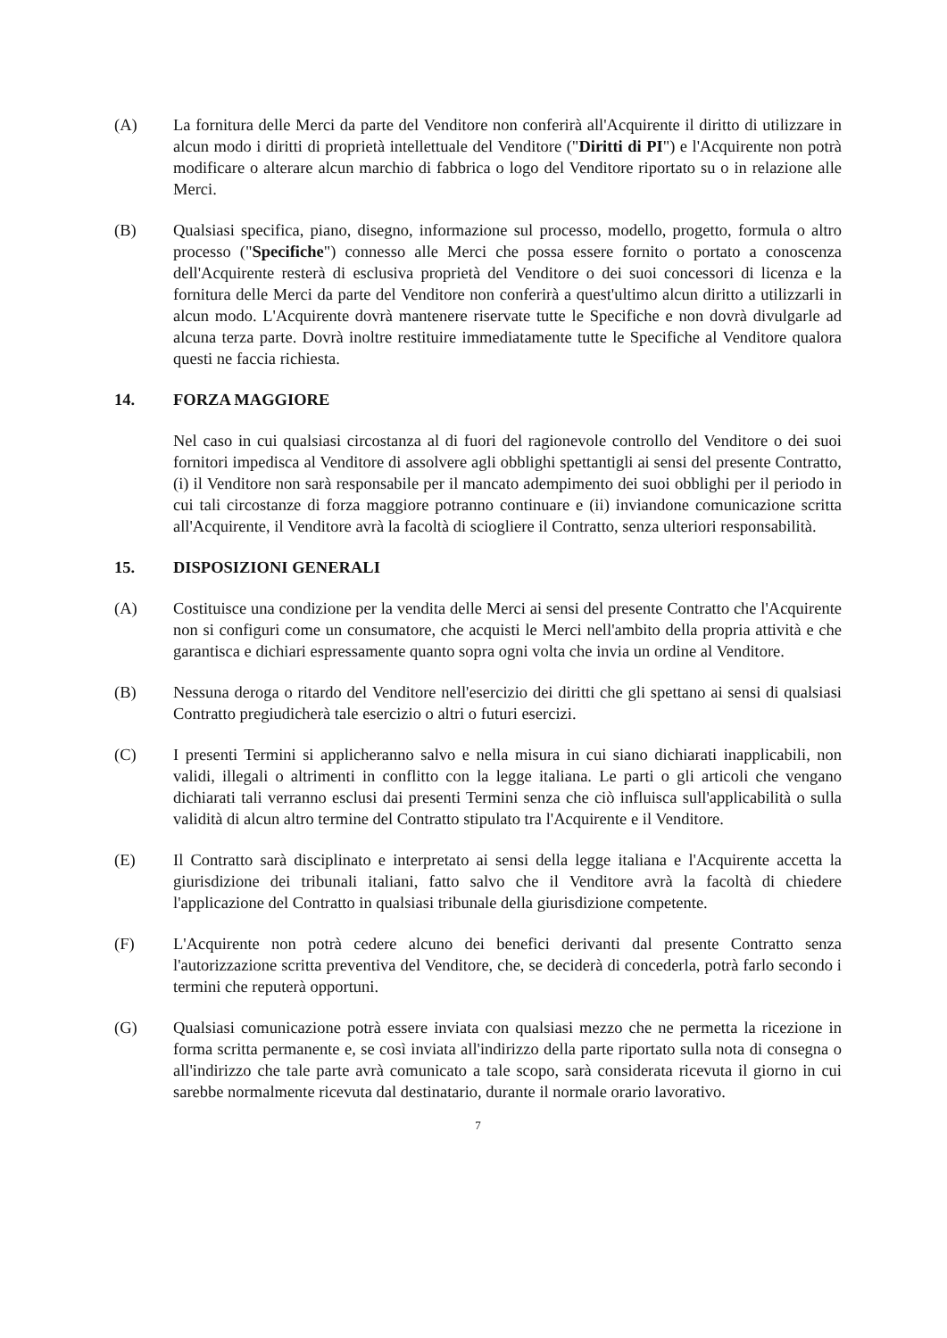(A) La fornitura delle Merci da parte del Venditore non conferirà all'Acquirente il diritto di utilizzare in alcun modo i diritti di proprietà intellettuale del Venditore ("Diritti di PI") e l'Acquirente non potrà modificare o alterare alcun marchio di fabbrica o logo del Venditore riportato su o in relazione alle Merci.
(B) Qualsiasi specifica, piano, disegno, informazione sul processo, modello, progetto, formula o altro processo ("Specifiche") connesso alle Merci che possa essere fornito o portato a conoscenza dell'Acquirente resterà di esclusiva proprietà del Venditore o dei suoi concessori di licenza e la fornitura delle Merci da parte del Venditore non conferirà a quest'ultimo alcun diritto a utilizzarli in alcun modo. L'Acquirente dovrà mantenere riservate tutte le Specifiche e non dovrà divulgarle ad alcuna terza parte. Dovrà inoltre restituire immediatamente tutte le Specifiche al Venditore qualora questi ne faccia richiesta.
14. FORZA MAGGIORE
Nel caso in cui qualsiasi circostanza al di fuori del ragionevole controllo del Venditore o dei suoi fornitori impedisca al Venditore di assolvere agli obblighi spettantigli ai sensi del presente Contratto, (i) il Venditore non sarà responsabile per il mancato adempimento dei suoi obblighi per il periodo in cui tali circostanze di forza maggiore potranno continuare e (ii) inviandone comunicazione scritta all'Acquirente, il Venditore avrà la facoltà di sciogliere il Contratto, senza ulteriori responsabilità.
15. DISPOSIZIONI GENERALI
(A) Costituisce una condizione per la vendita delle Merci ai sensi del presente Contratto che l'Acquirente non si configuri come un consumatore, che acquisti le Merci nell'ambito della propria attività e che garantisca e dichiari espressamente quanto sopra ogni volta che invia un ordine al Venditore.
(B) Nessuna deroga o ritardo del Venditore nell'esercizio dei diritti che gli spettano ai sensi di qualsiasi Contratto pregiudicherà tale esercizio o altri o futuri esercizi.
(C) I presenti Termini si applicheranno salvo e nella misura in cui siano dichiarati inapplicabili, non validi, illegali o altrimenti in conflitto con la legge italiana. Le parti o gli articoli che vengano dichiarati tali verranno esclusi dai presenti Termini senza che ciò influisca sull'applicabilità o sulla validità di alcun altro termine del Contratto stipulato tra l'Acquirente e il Venditore.
(E) Il Contratto sarà disciplinato e interpretato ai sensi della legge italiana e l'Acquirente accetta la giurisdizione dei tribunali italiani, fatto salvo che il Venditore avrà la facoltà di chiedere l'applicazione del Contratto in qualsiasi tribunale della giurisdizione competente.
(F) L'Acquirente non potrà cedere alcuno dei benefici derivanti dal presente Contratto senza l'autorizzazione scritta preventiva del Venditore, che, se deciderà di concederla, potrà farlo secondo i termini che reputerà opportuni.
(G) Qualsiasi comunicazione potrà essere inviata con qualsiasi mezzo che ne permetta la ricezione in forma scritta permanente e, se così inviata all'indirizzo della parte riportato sulla nota di consegna o all'indirizzo che tale parte avrà comunicato a tale scopo, sarà considerata ricevuta il giorno in cui sarebbe normalmente ricevuta dal destinatario, durante il normale orario lavorativo.
7